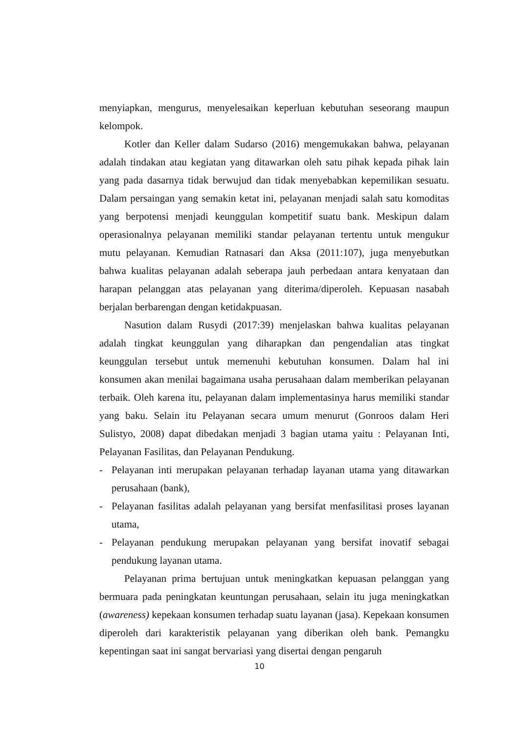menyiapkan, mengurus, menyelesaikan keperluan kebutuhan seseorang maupun kelompok.
Kotler dan Keller dalam Sudarso (2016) mengemukakan bahwa, pelayanan adalah tindakan atau kegiatan yang ditawarkan oleh satu pihak kepada pihak lain yang pada dasarnya tidak berwujud dan tidak menyebabkan kepemilikan sesuatu. Dalam persaingan yang semakin ketat ini, pelayanan menjadi salah satu komoditas yang berpotensi menjadi keunggulan kompetitif suatu bank. Meskipun dalam operasionalnya pelayanan memiliki standar pelayanan tertentu untuk mengukur mutu pelayanan. Kemudian Ratnasari dan Aksa (2011:107), juga menyebutkan bahwa kualitas pelayanan adalah seberapa jauh perbedaan antara kenyataan dan harapan pelanggan atas pelayanan yang diterima/diperoleh. Kepuasan nasabah berjalan berbarengan dengan ketidakpuasan.
Nasution dalam Rusydi (2017:39) menjelaskan bahwa kualitas pelayanan adalah tingkat keunggulan yang diharapkan dan pengendalian atas tingkat keunggulan tersebut untuk memenuhi kebutuhan konsumen. Dalam hal ini konsumen akan menilai bagaimana usaha perusahaan dalam memberikan pelayanan terbaik. Oleh karena itu, pelayanan dalam implementasinya harus memiliki standar yang baku. Selain itu Pelayanan secara umum menurut (Gonroos dalam Heri Sulistyo, 2008) dapat dibedakan menjadi 3 bagian utama yaitu : Pelayanan Inti, Pelayanan Fasilitas, dan Pelayanan Pendukung.
- Pelayanan inti merupakan pelayanan terhadap layanan utama yang ditawarkan perusahaan (bank),
- Pelayanan fasilitas adalah pelayanan yang bersifat menfasilitasi proses layanan utama,
- Pelayanan pendukung merupakan pelayanan yang bersifat inovatif sebagai pendukung layanan utama.
Pelayanan prima bertujuan untuk meningkatkan kepuasan pelanggan yang bermuara pada peningkatan keuntungan perusahaan, selain itu juga meningkatkan (awareness) kepekaan konsumen terhadap suatu layanan (jasa). Kepekaan konsumen diperoleh dari karakteristik pelayanan yang diberikan oleh bank. Pemangku kepentingan saat ini sangat bervariasi yang disertai dengan pengaruh
10